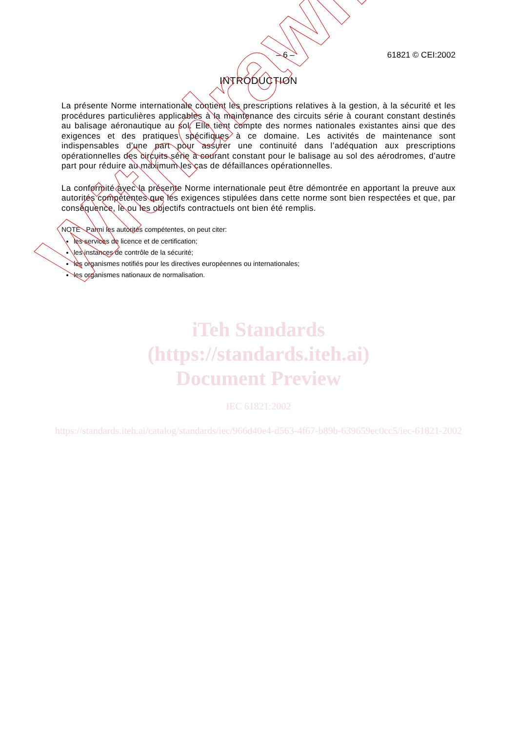– 6 – 61821 © CEI:2002
INTRODUCTION
La présente Norme internationale contient les prescriptions relatives à la gestion, à la sécurité et les procédures particulières applicables à la maintenance des circuits série à courant constant destinés au balisage aéronautique au sol. Elle tient compte des normes nationales existantes ainsi que des exigences et des pratiques spécifiques à ce domaine. Les activités de maintenance sont indispensables d’une part pour assurer une continuité dans l’adéquation aux prescriptions opérationnelles des circuits série à courant constant pour le balisage au sol des aérodromes, d’autre part pour réduire au maximum les cas de défaillances opérationnelles.
La conformité avec la présente Norme internationale peut être démontrée en apportant la preuve aux autorités compétentes que les exigences stipulées dans cette norme sont bien respectées et que, par conséquence, le ou les objectifs contractuels ont bien été remplis.
NOTE Parmi les autorités compétentes, on peut citer:
les services de licence et de certification;
les instances de contrôle de la sécurité;
les organismes notifiés pour les directives européennes ou internationales;
les organismes nationaux de normalisation.
iTeh Standards
(https://standards.iteh.ai)
Document Preview
IEC 61821:2002
https://standards.iteh.ai/catalog/standards/iec/966d40e4-d563-4f67-b89b-639659ec0cc5/iec-61821-2002
Withdrawn